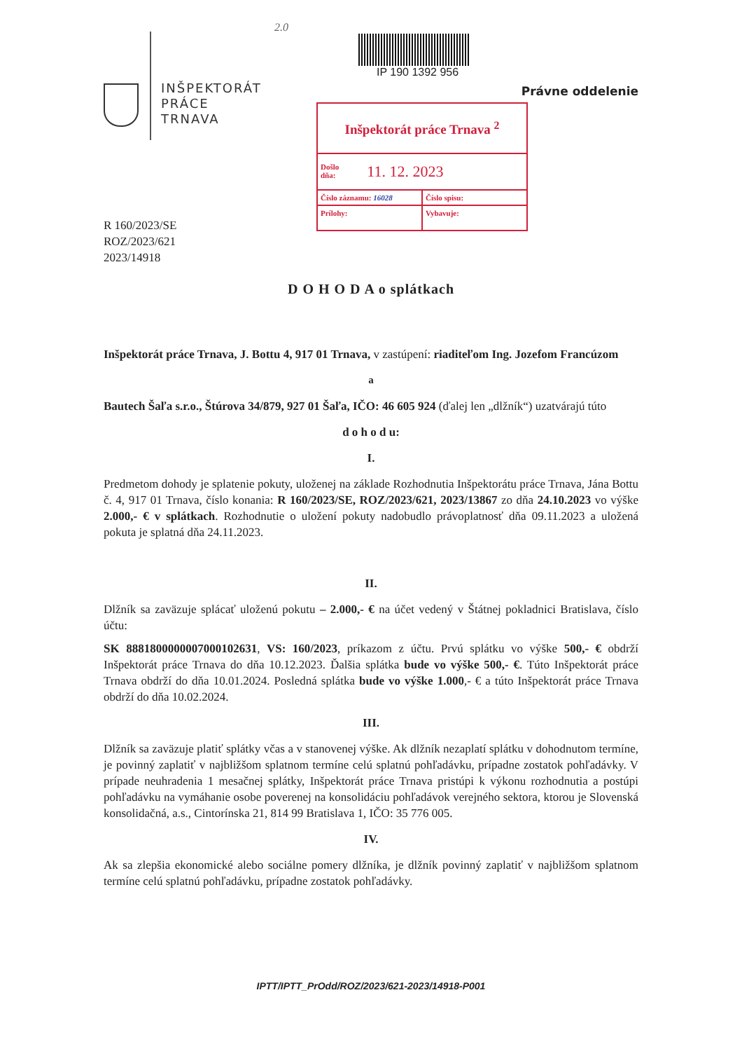INŠPEKTORÁT
PRÁCE
TRNAVA
2.0
IP 190 1392 956
Právne oddelenie
Inšpektorát práce Trnava <sup>2</sup>
Došlo
dňa: 11. 12. 2023
Číslo záznamu: 16028 Číslo spisu:
Prílohy:
Vybavuje:
R 160/2023/SE
ROZ/2023/621
2023/14918
D O H O D A o splátkach
Inšpektorát práce Trnava, J. Bottu 4, 917 01 Trnava, v zastúpení: riaditeľom Ing. Jozefom Francúzom
a
Bautech Šaľa s.r.o., Štúrova 34/879, 927 01 Šaľa, IČO: 46 605 924 (ďalej len „dlžník“) uzatvárajú túto
d o h o d u:
I.
Predmetom dohody je splatenie pokuty, uloženej na základe Rozhodnutia Inšpektorátu práce Trnava, Jána Bottu č. 4, 917 01 Trnava, číslo konania: R 160/2023/SE, ROZ/2023/621, 2023/13867 zo dňa 24.10.2023 vo výške 2.000,- € v splátkach. Rozhodnutie o uložení pokuty nadobudlo právoplatnosť dňa 09.11.2023 a uložená pokuta je splatná dňa 24.11.2023.
II.
Dlžník sa zaväzuje splácať uloženú pokutu – 2.000,- € na účet vedený v Štátnej pokladnici Bratislava, číslo účtu:
SK 8881800000007000102631, VS: 160/2023, príkazom z účtu. Prvú splátku vo výške 500,- € obdrží Inšpektorát práce Trnava do dňa 10.12.2023. Ďalšia splátka bude vo výške 500,- €. Túto Inšpektorát práce Trnava obdrží do dňa 10.01.2024. Posledná splátka bude vo výške 1.000,- € a túto Inšpektorát práce Trnava obdrží do dňa 10.02.2024.
III.
Dlžník sa zaväzuje platiť splátky včas a v stanovenej výške. Ak dlžník nezaplatí splátku v dohodnutom termíne, je povinný zaplatiť v najbližšom splatnom termíne celú splatnú pohľadávku, prípadne zostatok pohľadávky. V prípade neuhradenia 1 mesačnej splátky, Inšpektorát práce Trnava pristúpi k výkonu rozhodnutia a postúpi pohľadávku na vymáhanie osobe poverenej na konsolidáciu pohľadávok verejného sektora, ktorou je Slovenská konsolidačná, a.s., Cintorínska 21, 814 99 Bratislava 1, IČO: 35 776 005.
IV.
Ak sa zlepšia ekonomické alebo sociálne pomery dlžníka, je dlžník povinný zaplatiť v najbližšom splatnom termíne celú splatnú pohľadávku, prípadne zostatok pohľadávky.
IPTT/IPTT_PrOdd/ROZ/2023/621-2023/14918-P001